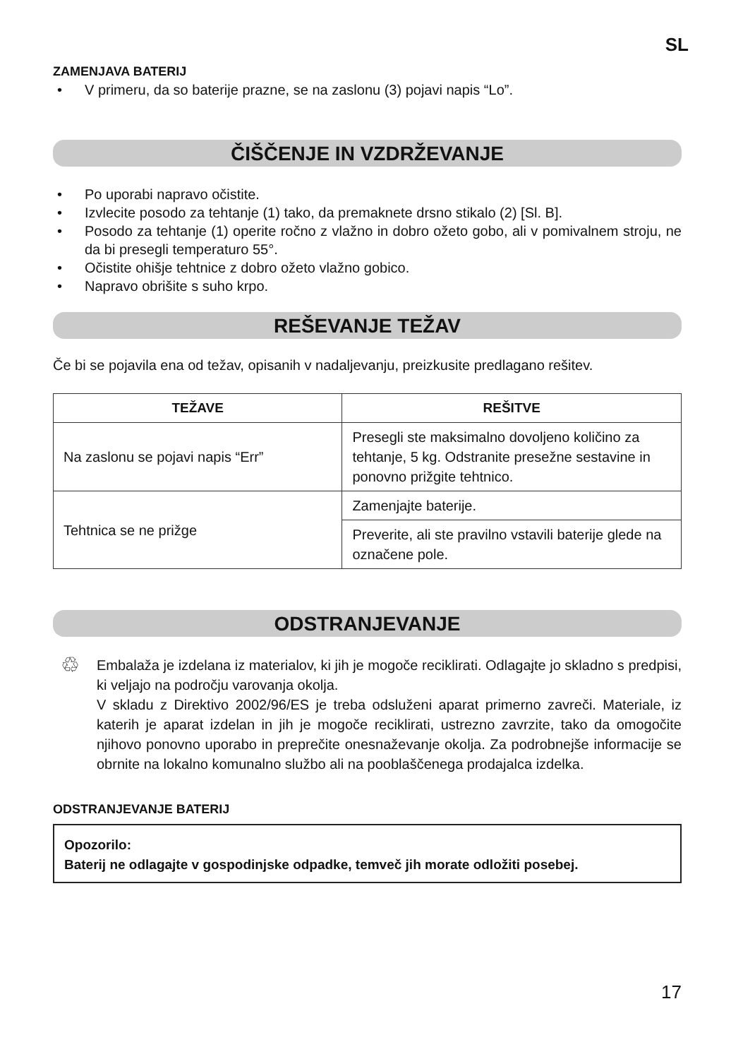SL
ZAMENJAVA BATERIJ
• V primeru, da so baterije prazne, se na zaslonu (3) pojavi napis “Lo”.
ČIŠČENJE IN VZDRŽEVANJE
• Po uporabi napravo očistite.
• Izvlecite posodo za tehtanje (1) tako, da premaknete drsno stikalo (2) [Sl. B].
• Posodo za tehtanje (1) operite ročno z vlažno in dobro ožeto gobo, ali v pomivalnem stroju, ne da bi presegli temperaturo 55°.
• Očistite ohišje tehtnice z dobro ožeto vlažno gobico.
• Napravo obrišite s suho krpo.
REŠEVANJE TEŽAV
Če bi se pojavila ena od težav, opisanih v nadaljevanju, preizkusite predlagano rešitev.
| TEŽAVE | REŠITVE |
| --- | --- |
| Na zaslonu se pojavi napis “Err” | Presegli ste maksimalno dovoljeno količino za tehtanje, 5 kg. Odstranite presežne sestavine in ponovno prižgite tehtnico. |
| Tehtnica se ne prižge | Zamenjajte baterije. |
| | Preverite, ali ste pravilno vstavili baterije glede na označene pole. |
ODSTRANJEVANJE
♲
Embalaža je izdelana iz materialov, ki jih je mogoče reciklirati. Odlagajte jo skladno s predpisi, ki veljajo na področju varovanja okolja.
V skladu z Direktivo 2002/96/ES je treba odsluženi aparat primerno zavreči. Materiale, iz katerih je aparat izdelan in jih je mogoče reciklirati, ustrezno zavrzite, tako da omogočite njihovo ponovno uporabo in preprečite onesnaževanje okolja. Za podrobnejše informacije se obrnite na lokalno komunalno službo ali na pooblaščenega prodajalca izdelka.
ODSTRANJEVANJE BATERIJ
Opozorilo:
Baterij ne odlagajte v gospodinjske odpadke, temveč jih morate odložiti posebej.
17